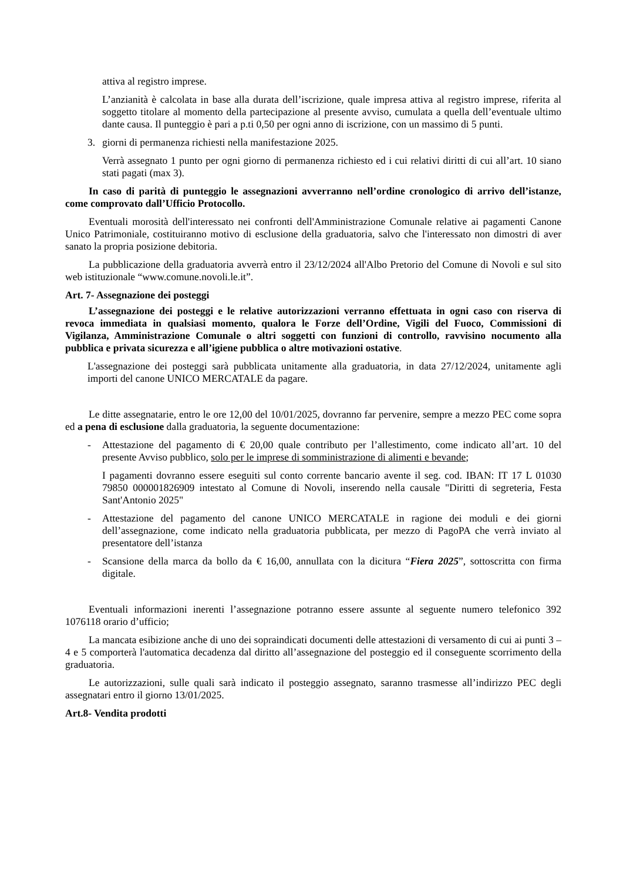attiva al registro imprese.
L’anzianità è calcolata in base alla durata dell’iscrizione, quale impresa attiva al registro imprese, riferita al soggetto titolare al momento della partecipazione al presente avviso, cumulata a quella dell’eventuale ultimo dante causa. Il punteggio è pari a p.ti 0,50 per ogni anno di iscrizione, con un massimo di 5 punti.
3. giorni di permanenza richiesti nella manifestazione 2025.
Verrà assegnato 1 punto per ogni giorno di permanenza richiesto ed i cui relativi diritti di cui all’art. 10 siano stati pagati (max 3).
In caso di parità di punteggio le assegnazioni avverranno nell’ordine cronologico di arrivo dell’istanze, come comprovato dall’Ufficio Protocollo.
Eventuali morosità dell'interessato nei confronti dell'Amministrazione Comunale relative ai pagamenti Canone Unico Patrimoniale, costituiranno motivo di esclusione della graduatoria, salvo che l'interessato non dimostri di aver sanato la propria posizione debitoria.
La pubblicazione della graduatoria avverrà entro il 23/12/2024 all'Albo Pretorio del Comune di Novoli e sul sito web istituzionale “www.comune.novoli.le.it”.
Art. 7- Assegnazione dei posteggi
L’assegnazione dei posteggi e le relative autorizzazioni verranno effettuata in ogni caso con riserva di revoca immediata in qualsiasi momento, qualora le Forze dell’Ordine, Vigili del Fuoco, Commissioni di Vigilanza, Amministrazione Comunale o altri soggetti con funzioni di controllo, ravvisino nocumento alla pubblica e privata sicurezza e all’igiene pubblica o altre motivazioni ostative.
L'assegnazione dei posteggi sarà pubblicata unitamente alla graduatoria, in data 27/12/2024, unitamente agli importi del canone UNICO MERCATALE da pagare.
Le ditte assegnatarie, entro le ore 12,00 del 10/01/2025, dovranno far pervenire, sempre a mezzo PEC come sopra ed a pena di esclusione dalla graduatoria, la seguente documentazione:
- Attestazione del pagamento di € 20,00 quale contributo per l’allestimento, come indicato all’art. 10 del presente Avviso pubblico, solo per le imprese di somministrazione di alimenti e bevande;
I pagamenti dovranno essere eseguiti sul conto corrente bancario avente il seg. cod. IBAN: IT 17 L 01030 79850 000001826909 intestato al Comune di Novoli, inserendo nella causale "Diritti di segreteria, Festa Sant'Antonio 2025"
- Attestazione del pagamento del canone UNICO MERCATALE in ragione dei moduli e dei giorni dell’assegnazione, come indicato nella graduatoria pubblicata, per mezzo di PagoPA che verrà inviato al presentatore dell’istanza
- Scansione della marca da bollo da € 16,00, annullata con la dicitura “Fiera 2025”, sottoscritta con firma digitale.
Eventuali informazioni inerenti l’assegnazione potranno essere assunte al seguente numero telefonico 392 1076118 orario d’ufficio;
La mancata esibizione anche di uno dei sopraindicati documenti delle attestazioni di versamento di cui ai punti 3 – 4 e 5 comporterà l'automatica decadenza dal diritto all’assegnazione del posteggio ed il conseguente scorrimento della graduatoria.
Le autorizzazioni, sulle quali sarà indicato il posteggio assegnato, saranno trasmesse all’indirizzo PEC degli assegnatari entro il giorno 13/01/2025.
Art.8- Vendita prodotti